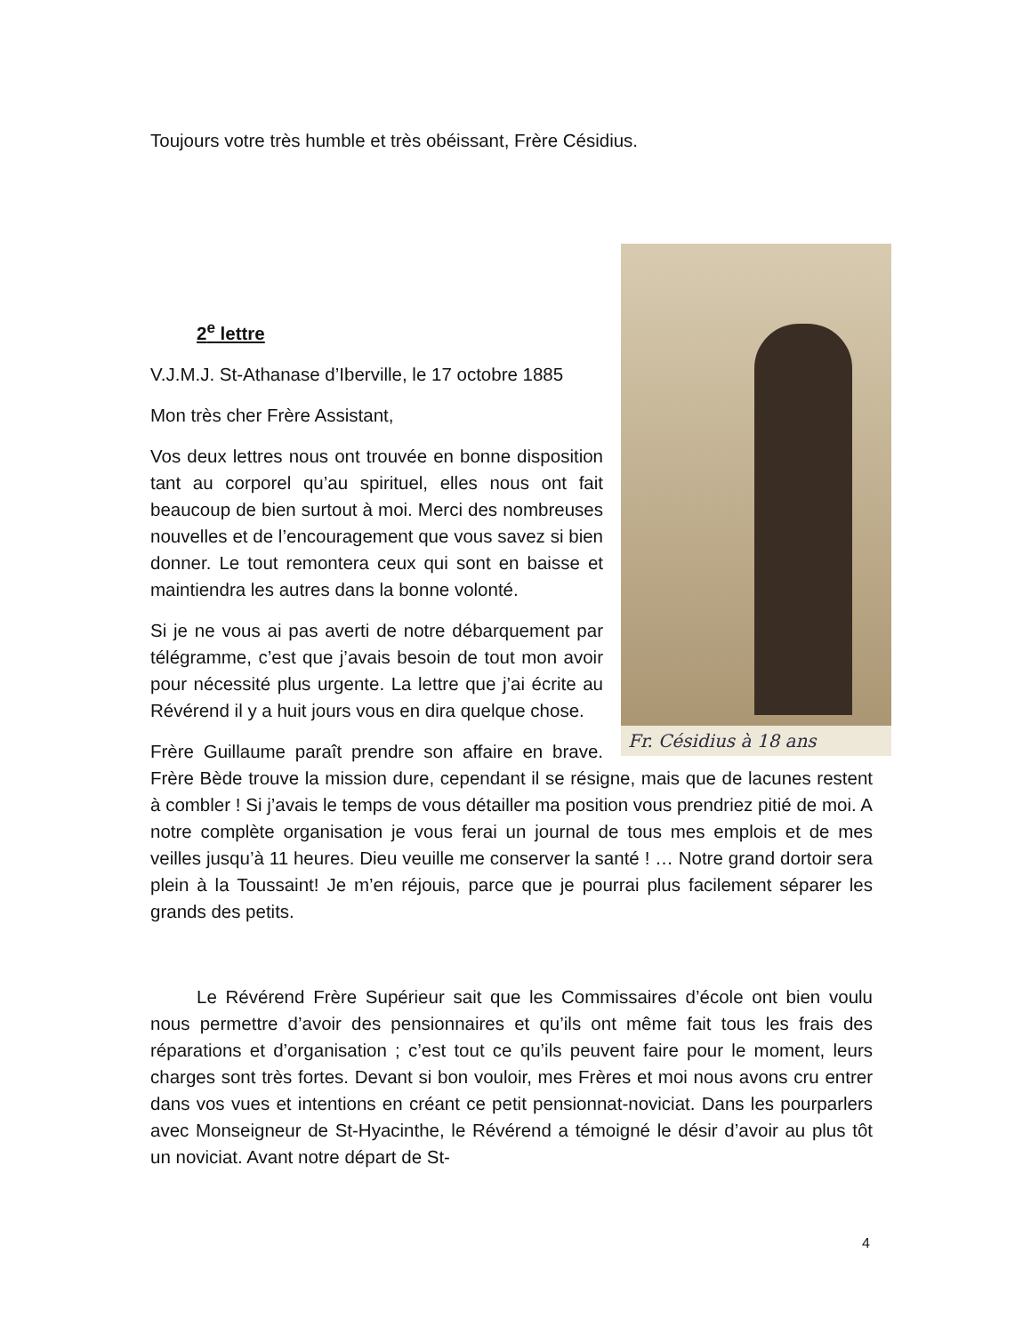Toujours votre très humble et très obéissant, Frère Césidius.
Fr. Césidius à 18 ans
2<sup>e</sup> lettre
V.J.M.J. St-Athanase d’Iberville, le 17 octobre 1885
Mon très cher Frère Assistant,
Vos deux lettres nous ont trouvée en bonne disposition tant au corporel qu’au spirituel, elles nous ont fait beaucoup de bien surtout à moi. Merci des nombreuses nouvelles et de l’encouragement que vous savez si bien donner. Le tout remontera ceux qui sont en baisse et maintiendra les autres dans la bonne volonté.
Si je ne vous ai pas averti de notre débarquement par télégramme, c’est que j’avais besoin de tout mon avoir pour nécessité plus urgente. La lettre que j’ai écrite au Révérend il y a huit jours vous en dira quelque chose.
Frère Guillaume paraît prendre son affaire en brave. Frère Bède trouve la mission dure, cependant il se résigne, mais que de lacunes restent à combler ! Si j’avais le temps de vous détailler ma position vous prendriez pitié de moi. A notre complète organisation je vous ferai un journal de tous mes emplois et de mes veilles jusqu’à 11 heures. Dieu veuille me conserver la santé ! … Notre grand dortoir sera plein à la Toussaint! Je m’en réjouis, parce que je pourrai plus facilement séparer les grands des petits.
Le Révérend Frère Supérieur sait que les Commissaires d’école ont bien voulu nous permettre d’avoir des pensionnaires et qu’ils ont même fait tous les frais des réparations et d’organisation ; c’est tout ce qu’ils peuvent faire pour le moment, leurs charges sont très fortes. Devant si bon vouloir, mes Frères et moi nous avons cru entrer dans vos vues et intentions en créant ce petit pensionnat-noviciat. Dans les pourparlers avec Monseigneur de St-Hyacinthe, le Révérend a témoigné le désir d’avoir au plus tôt un noviciat. Avant notre départ de St-
4